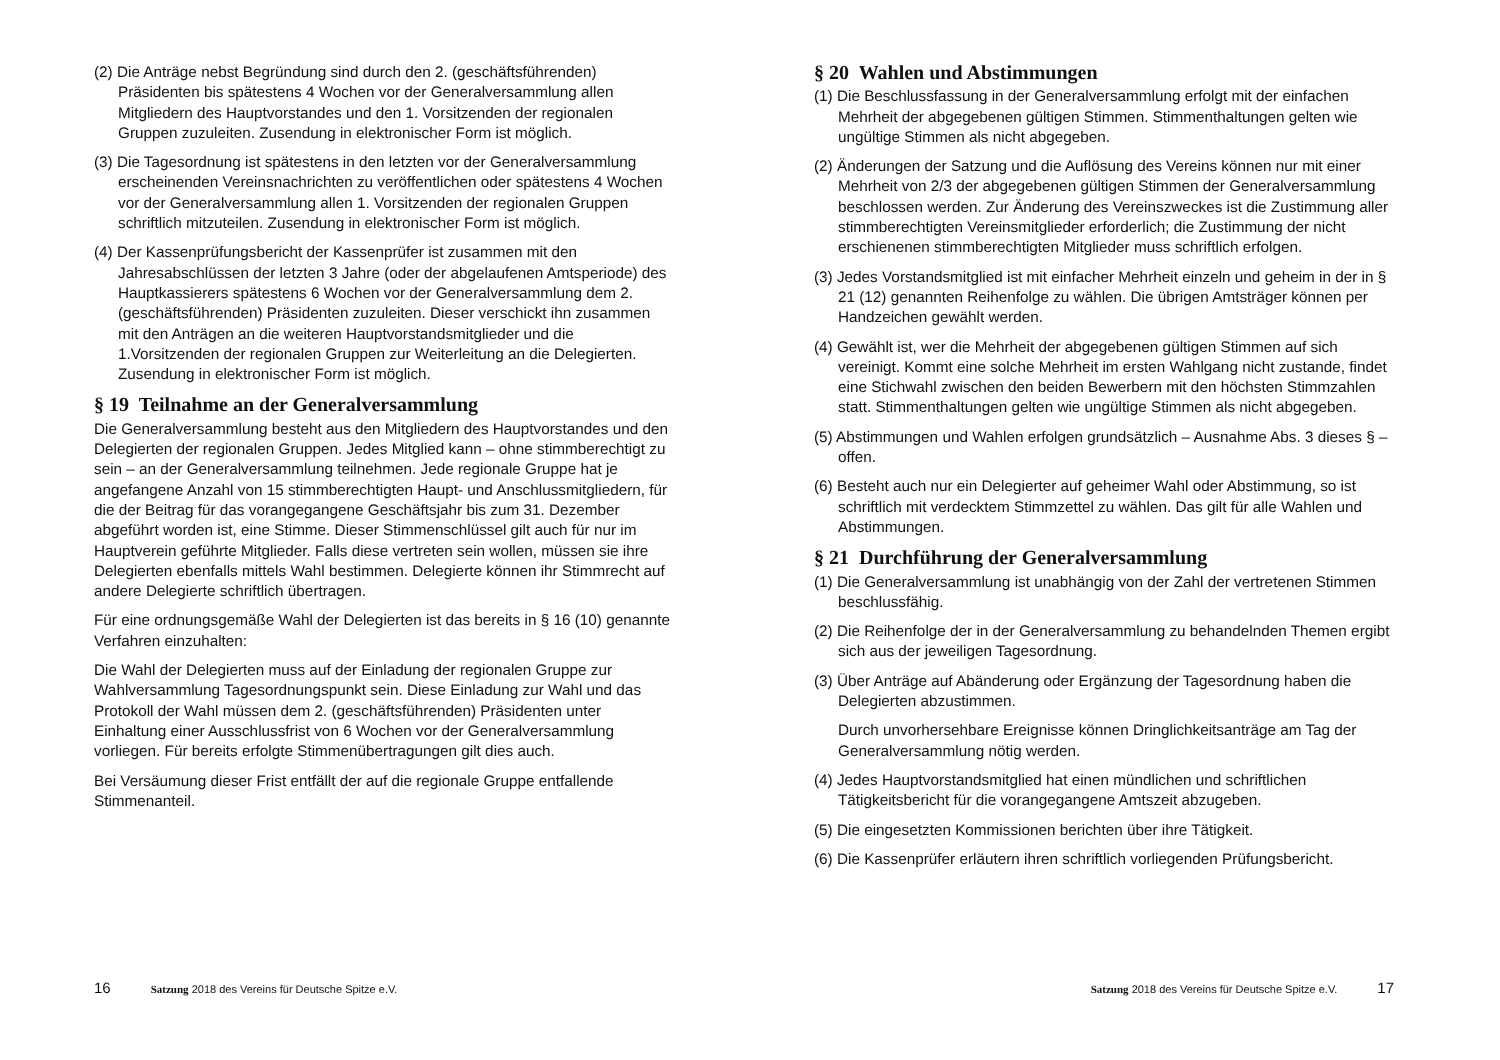(2) Die Anträge nebst Begründung sind durch den 2. (geschäftsführenden) Präsidenten bis spätestens 4 Wochen vor der Generalversammlung allen Mitgliedern des Hauptvorstandes und den 1. Vorsitzenden der regionalen Gruppen zuzuleiten. Zusendung in elektronischer Form ist möglich.
(3) Die Tagesordnung ist spätestens in den letzten vor der Generalversammlung erscheinenden Vereinsnachrichten zu veröffentlichen oder spätestens 4 Wochen vor der Generalversammlung allen 1. Vorsitzenden der regionalen Gruppen schriftlich mitzuteilen. Zusendung in elektronischer Form ist möglich.
(4) Der Kassenprüfungsbericht der Kassenprüfer ist zusammen mit den Jahresabschlüssen der letzten 3 Jahre (oder der abgelaufenen Amtsperiode) des Hauptkassierers spätestens 6 Wochen vor der Generalversammlung dem 2. (geschäftsführenden) Präsidenten zuzuleiten. Dieser verschickt ihn zusammen mit den Anträgen an die weiteren Hauptvorstandsmitglieder und die 1.Vorsitzenden der regionalen Gruppen zur Weiterleitung an die Delegierten. Zusendung in elektronischer Form ist möglich.
§ 19 Teilnahme an der Generalversammlung
Die Generalversammlung besteht aus den Mitgliedern des Hauptvorstandes und den Delegierten der regionalen Gruppen. Jedes Mitglied kann – ohne stimmberechtigt zu sein – an der Generalversammlung teilnehmen. Jede regionale Gruppe hat je angefangene Anzahl von 15 stimmberechtigten Haupt- und Anschlussmitgliedern, für die der Beitrag für das vorangegangene Geschäftsjahr bis zum 31. Dezember abgeführt worden ist, eine Stimme. Dieser Stimmenschlüssel gilt auch für nur im Hauptverein geführte Mitglieder. Falls diese vertreten sein wollen, müssen sie ihre Delegierten ebenfalls mittels Wahl bestimmen. Delegierte können ihr Stimmrecht auf andere Delegierte schriftlich übertragen.
Für eine ordnungsgemäße Wahl der Delegierten ist das bereits in § 16 (10) genannte Verfahren einzuhalten:
Die Wahl der Delegierten muss auf der Einladung der regionalen Gruppe zur Wahlversammlung Tagesordnungspunkt sein. Diese Einladung zur Wahl und das Protokoll der Wahl müssen dem 2. (geschäftsführenden) Präsidenten unter Einhaltung einer Ausschlussfrist von 6 Wochen vor der Generalversammlung vorliegen. Für bereits erfolgte Stimmenübertragungen gilt dies auch.
Bei Versäumung dieser Frist entfällt der auf die regionale Gruppe entfallende Stimmenanteil.
16 Satzung 2018 des Vereins für Deutsche Spitze e.V.
§ 20 Wahlen und Abstimmungen
(1) Die Beschlussfassung in der Generalversammlung erfolgt mit der einfachen Mehrheit der abgegebenen gültigen Stimmen. Stimmenthaltungen gelten wie ungültige Stimmen als nicht abgegeben.
(2) Änderungen der Satzung und die Auflösung des Vereins können nur mit einer Mehrheit von 2/3 der abgegebenen gültigen Stimmen der Generalversammlung beschlossen werden. Zur Änderung des Vereinszweckes ist die Zustimmung aller stimmberechtigten Vereinsmitglieder erforderlich; die Zustimmung der nicht erschienenen stimmberechtigten Mitglieder muss schriftlich erfolgen.
(3) Jedes Vorstandsmitglied ist mit einfacher Mehrheit einzeln und geheim in der in § 21 (12) genannten Reihenfolge zu wählen. Die übrigen Amtsträger können per Handzeichen gewählt werden.
(4) Gewählt ist, wer die Mehrheit der abgegebenen gültigen Stimmen auf sich vereinigt. Kommt eine solche Mehrheit im ersten Wahlgang nicht zustande, findet eine Stichwahl zwischen den beiden Bewerbern mit den höchsten Stimmzahlen statt. Stimmenthaltungen gelten wie ungültige Stimmen als nicht abgegeben.
(5) Abstimmungen und Wahlen erfolgen grundsätzlich – Ausnahme Abs. 3 dieses § – offen.
(6) Besteht auch nur ein Delegierter auf geheimer Wahl oder Abstimmung, so ist schriftlich mit verdecktem Stimmzettel zu wählen. Das gilt für alle Wahlen und Abstimmungen.
§ 21 Durchführung der Generalversammlung
(1) Die Generalversammlung ist unabhängig von der Zahl der vertretenen Stimmen beschlussfähig.
(2) Die Reihenfolge der in der Generalversammlung zu behandelnden Themen ergibt sich aus der jeweiligen Tagesordnung.
(3) Über Anträge auf Abänderung oder Ergänzung der Tagesordnung haben die Delegierten abzustimmen.
Durch unvorhersehbare Ereignisse können Dringlichkeitsanträge am Tag der Generalversammlung nötig werden.
(4) Jedes Hauptvorstandsmitglied hat einen mündlichen und schriftlichen Tätigkeitsbericht für die vorangegangene Amtszeit abzugeben.
(5) Die eingesetzten Kommissionen berichten über ihre Tätigkeit.
(6) Die Kassenprüfer erläutern ihren schriftlich vorliegenden Prüfungsbericht.
Satzung 2018 des Vereins für Deutsche Spitze e.V. 17